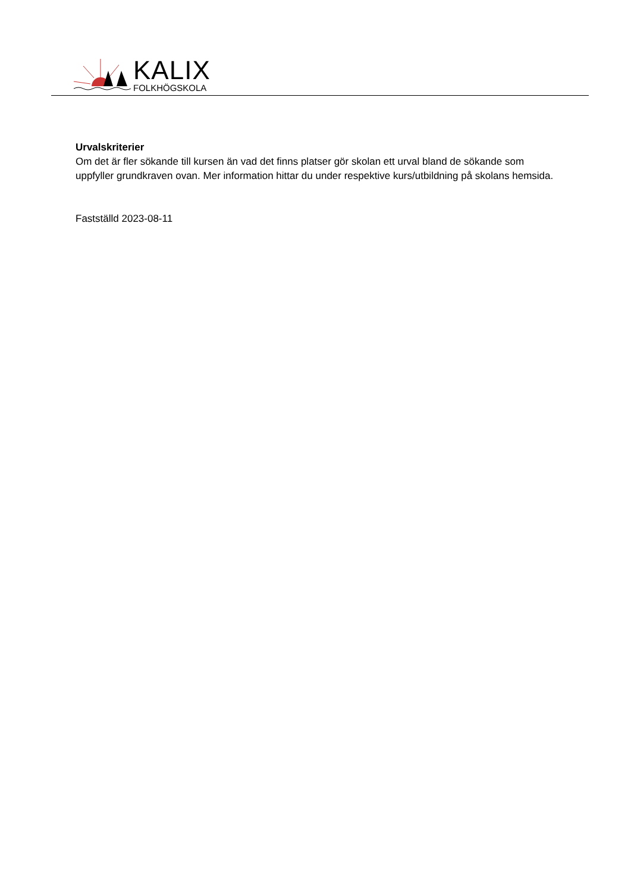KALIX
FOLKHÖGSKOLA
Urvalskriterier
Om det är fler sökande till kursen än vad det finns platser gör skolan ett urval bland de sökande som uppfyller grundkraven ovan. Mer information hittar du under respektive kurs/utbildning på skolans hemsida.
Fastställd 2023-08-11